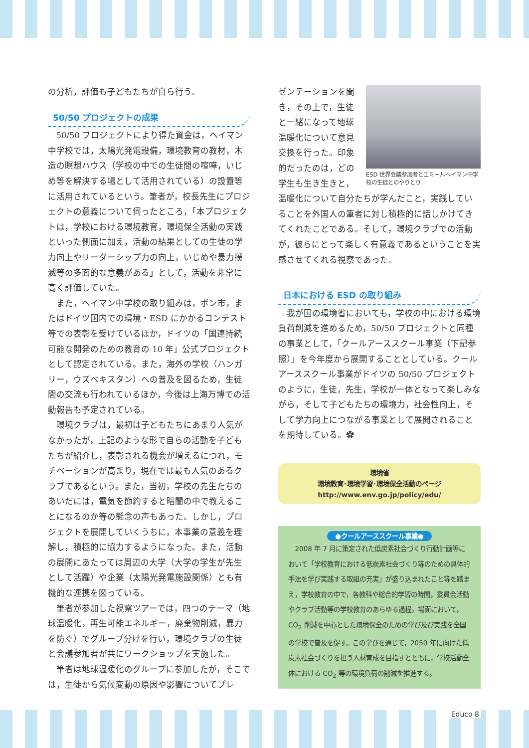の分析，評価も子どもたちが自ら行う。
50/50 プロジェクトの成果
50/50 プロジェクトにより得た資金は，ヘイマン中学校では，太陽光発電設備，環境教育の教材，木造の瞑想ハウス（学校の中での生徒間の喧嘩，いじめ等を解決する場として活用されている）の設置等に活用されているという。筆者が，校長先生にプロジェクトの意義について伺ったところ，「本プロジェクトは，学校における環境教育，環境保全活動の実践といった側面に加え，活動の結果としての生徒の学力向上やリーダーシップ力の向上，いじめや暴力撲滅等の多面的な意義がある」として，活動を非常に高く評価していた。
また，ヘイマン中学校の取り組みは，ボン市，またはドイツ国内での環境・ESD にかかるコンテスト等での表彰を受けているほか，ドイツの「国連持続可能な開発のための教育の 10 年」公式プロジェクトとして認定されている。また，海外の学校（ハンガリー，ウズベキスタン）への普及を図るため，生徒間の交流も行われているほか，今後は上海万博での活動報告も予定されている。
環境クラブは，最初は子どもたちにあまり人気がなかったが，上記のような形で自らの活動を子どもたちが紹介し，表彰される機会が増えるにつれ，モチベーションが高まり，現在では最も人気のあるクラブであるという。また，当初，学校の先生たちのあいだには，電気を節約すると暗闇の中で教えることになるのか等の懸念の声もあった。しかし，プロジェクトを展開していくうちに，本事業の意義を理解し，積極的に協力するようになった。また，活動の展開にあたっては周辺の大学（大学の学生が先生として活躍）や企業（太陽光発電施設関係）とも有機的な連携を図っている。
筆者が参加した視察ツアーでは，四つのテーマ（地球温暖化，再生可能エネルギー，廃棄物削減，暴力を防ぐ）でグループ分けを行い，環境クラブの生徒と会議参加者が共にワークショップを実施した。
筆者は地球温暖化のグループに参加したが，そこでは，生徒から気候変動の原因や影響についてプレ
ESD 世界会議参加者とエミールヘイマン中学校の生徒とのやりとり
ゼンテーションを聞き，その上で，生徒と一緒になって地球温暖化について意見交換を行った。印象的だったのは，どの学生も生き生きと，温暖化について自分たちが学んだこと，実践していることを外国人の筆者に対し積極的に話しかけてきてくれたことである。そして，環境クラブでの活動が，彼らにとって楽しく有意義であるということを実感させてくれる視察であった。
日本における ESD の取り組み
我が国の環境省においても，学校の中における環境負荷削減を進めるため，50/50 プロジェクトと同種の事業として，「クールアーススクール事業（下記参照）」を今年度から展開することとしている。クールアーススクール事業がドイツの 50/50 プロジェクトのように，生徒，先生，学校が一体となって楽しみながら，そして子どもたちの環境力，社会性向上，そして学力向上につながる事業として展開されることを期待している。✿
環境省
環境教育･環境学習･環境保全活動のページ
http://www.env.go.jp/policy/edu/
●クールアーススクール事業●
2008 年 7 月に策定された低炭素社会づくり行動計画等において「学校教育における低炭素社会づくり等のための具体的手法を学び実践する取組の充実」が盛り込まれたこと等を踏まえ，学校教育の中で，各教科や総合的学習の時間，委員会活動やクラブ活動等の学校教育のあらゆる過程，場面において，CO<sub>2</sub> 削減を中心とした環境保全のための学び及び実践を全国の学校で普及を促す。この学びを通じて，2050 年に向けた低炭素社会づくりを担う人材育成を目指すとともに，学校活動全体における CO<sub>2</sub> 等の環境負荷の削減を推進する。
Educo 8